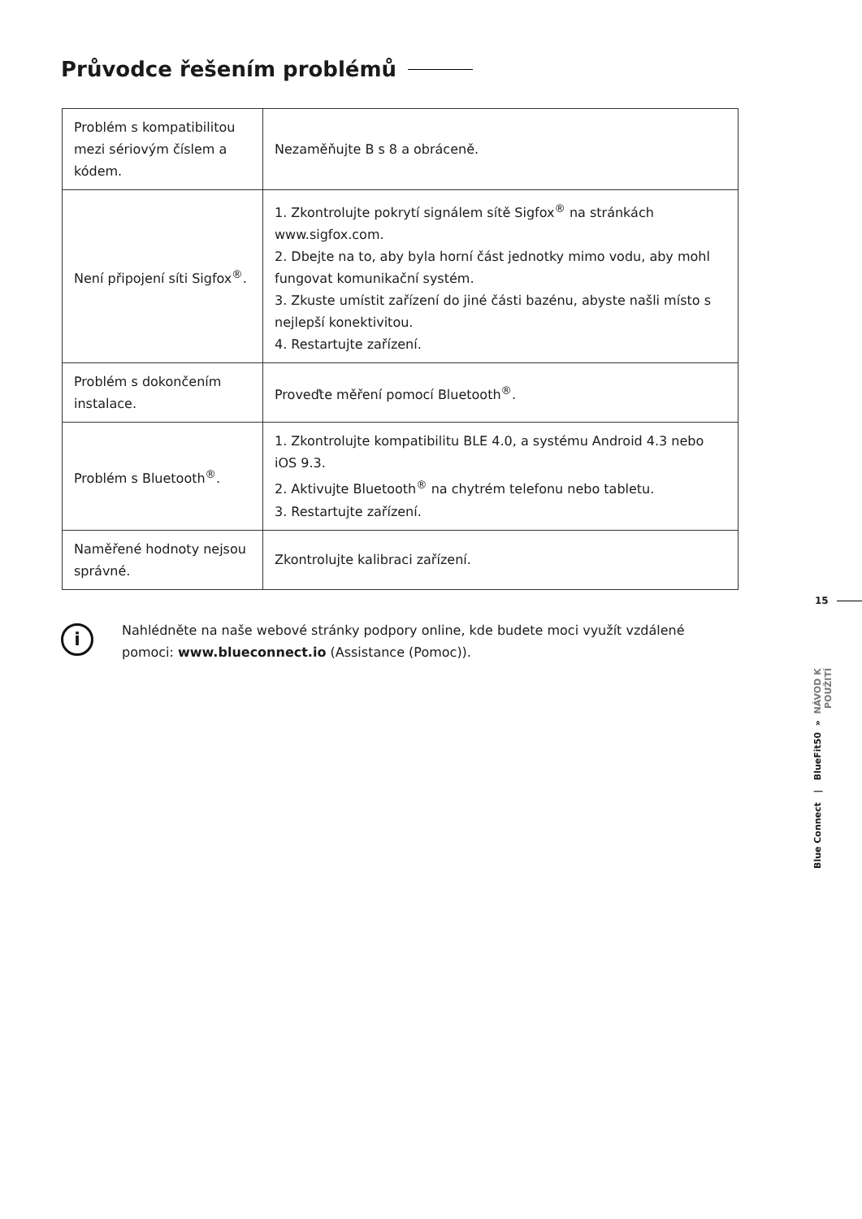Průvodce řešením problémů
| Problém s kompatibilitou mezi sériovým číslem a kódem. | Nezaměňujte B s 8 a obráceně. |
| Není připojení síti Sigfox<sup>®</sup>. | 1. Zkontrolujte pokrytí signálem sítě Sigfox<sup>®</sup> na stránkách www.sigfox.com. 2. Dbejte na to, aby byla horní část jednotky mimo vodu, aby mohl fungovat komunikační systém. 3. Zkuste umístit zařízení do jiné části bazénu, abyste našli místo s nejlepší konektivitou. 4. Restartujte zařízení. |
| Problém s dokončením instalace. | Proveďte měření pomocí Bluetooth<sup>®</sup>. |
| Problém s Bluetooth<sup>®</sup>. | 1. Zkontrolujte kompatibilitu BLE 4.0, a systému Android 4.3 nebo iOS 9.3. 2. Aktivujte Bluetooth<sup>®</sup> na chytrém telefonu nebo tabletu. 3. Restartujte zařízení. |
| Naměřené hodnoty nejsou správné. | Zkontrolujte kalibraci zařízení. |
15
i
Nahlédněte na naše webové stránky podpory online, kde budete moci využít vzdálené pomoci: www.blueconnect.io (Assistance (Pomoc)).
Blue Connect | BlueFit50 » NÁVOD K POUŽITÍ